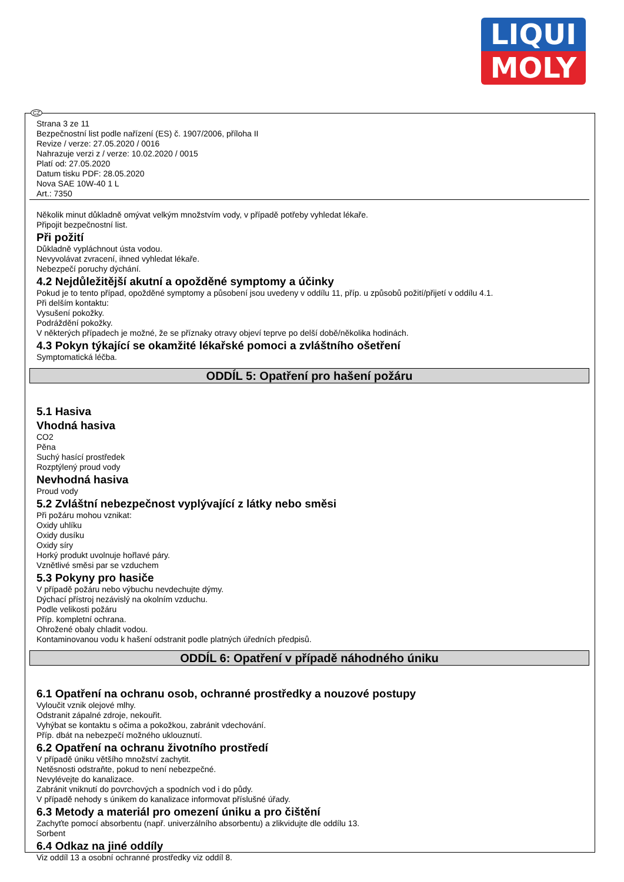LIQUI
MOLY
CZ
Strana 3 ze 11
Bezpečnostní list podle nařízení (ES) č. 1907/2006, příloha II
Revize / verze: 27.05.2020 / 0016
Nahrazuje verzi z / verze: 10.02.2020 / 0015
Platí od: 27.05.2020
Datum tisku PDF: 28.05.2020
Nova SAE 10W-40 1 L
Art.: 7350
Několik minut důkladně omývat velkým množstvím vody, v případě potřeby vyhledat lékaře.
Připojit bezpečnostní list.
Při požití
Důkladně vypláchnout ústa vodou.
Nevyvolávat zvracení, ihned vyhledat lékaře.
Nebezpečí poruchy dýchání.
4.2 Nejdůležitější akutní a opožděné symptomy a účinky
Pokud je to tento případ, opožděné symptomy a působení jsou uvedeny v oddílu 11, příp. u způsobů požití/přijetí v oddílu 4.1.
Při delším kontaktu:
Vysušení pokožky.
Podráždění pokožky.
V některých případech je možné, že se příznaky otravy objeví teprve po delší době/několika hodinách.
4.3 Pokyn týkající se okamžité lékařské pomoci a zvláštního ošetření
Symptomatická léčba.
ODDÍL 5: Opatření pro hašení požáru
5.1 Hasiva
Vhodná hasiva
CO2
Pěna
Suchý hasící prostředek
Rozptýlený proud vody
Nevhodná hasiva
Proud vody
5.2 Zvláštní nebezpečnost vyplývající z látky nebo směsi
Při požáru mohou vznikat:
Oxidy uhlíku
Oxidy dusíku
Oxidy síry
Horký produkt uvolnuje hořlavé páry.
Vznětlivé směsi par se vzduchem
5.3 Pokyny pro hasiče
V případě požáru nebo výbuchu nevdechujte dýmy.
Dýchací přístroj nezávislý na okolním vzduchu.
Podle velikosti požáru
Příp. kompletní ochrana.
Ohrožené obaly chladit vodou.
Kontaminovanou vodu k hašení odstranit podle platných úředních předpisů.
ODDÍL 6: Opatření v případě náhodného úniku
6.1 Opatření na ochranu osob, ochranné prostředky a nouzové postupy
Vyloučit vznik olejové mlhy.
Odstranit zápalné zdroje, nekouřit.
Vyhýbat se kontaktu s očima a pokožkou, zabránit vdechování.
Příp. dbát na nebezpečí možného uklouznutí.
6.2 Opatření na ochranu životního prostředí
V případě úniku většího množství zachytit.
Netěsnosti odstraňte, pokud to není nebezpečné.
Nevylévejte do kanalizace.
Zabránit vniknutí do povrchových a spodních vod i do půdy.
V případě nehody s únikem do kanalizace informovat příslušné úřady.
6.3 Metody a materiál pro omezení úniku a pro čištění
Zachyťte pomocí absorbentu (např. univerzálního absorbentu) a zlikvidujte dle oddílu 13.
Sorbent
6.4 Odkaz na jiné oddíly
Viz oddíl 13 a osobní ochranné prostředky viz oddíl 8.